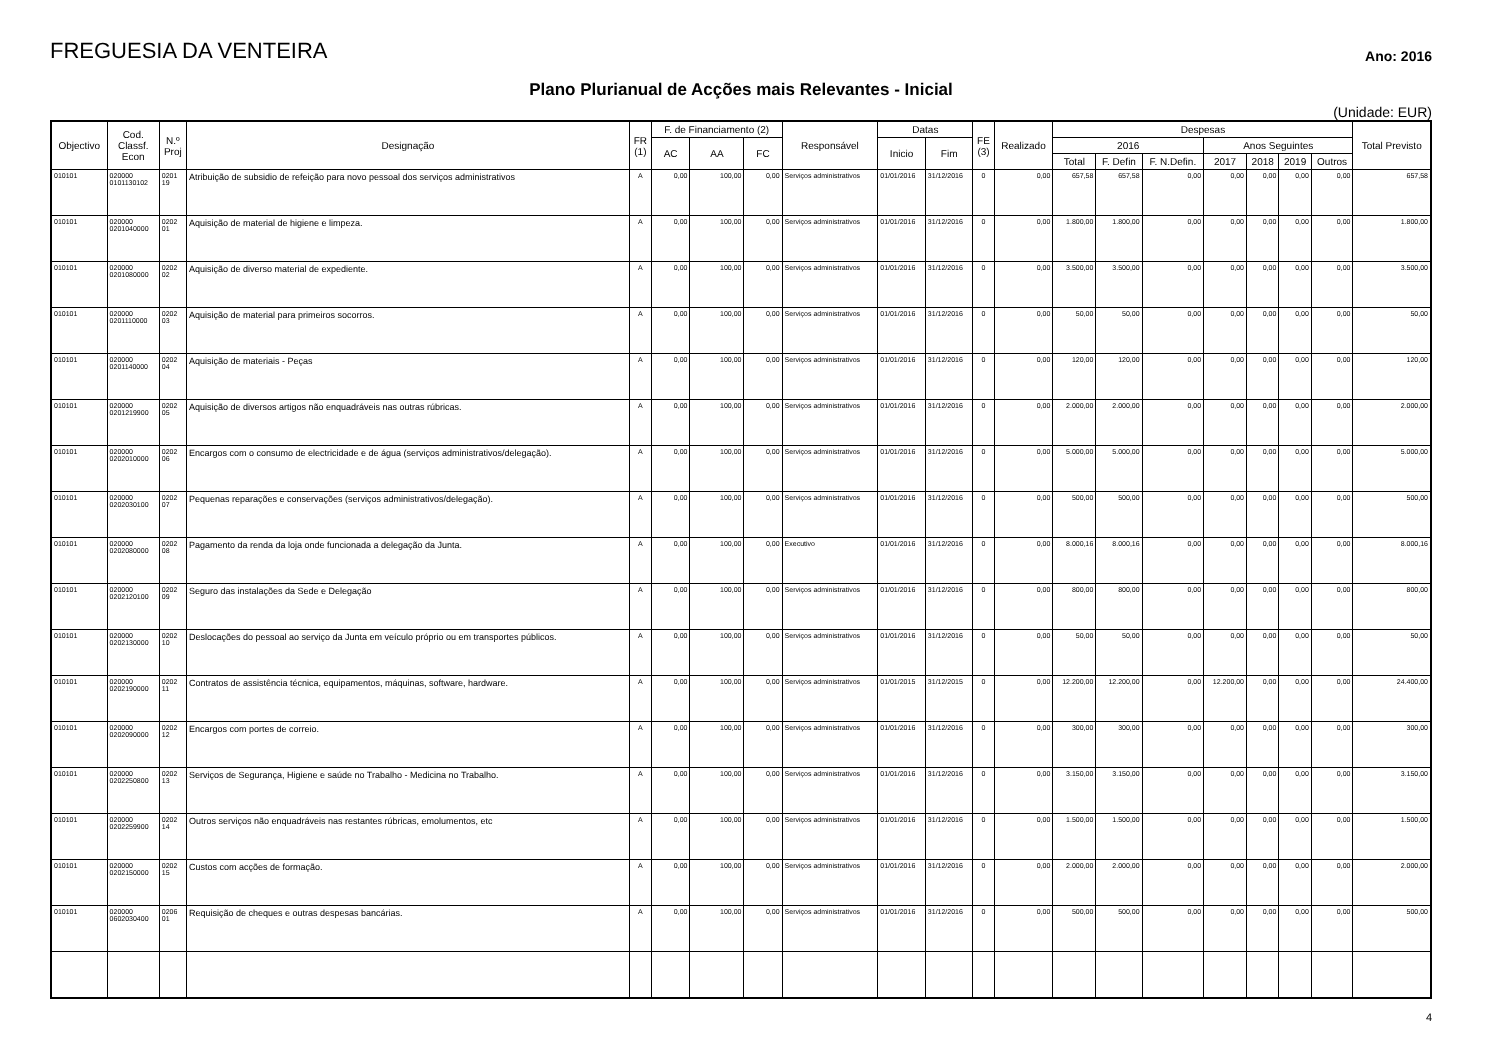FREGUESIA DA VENTEIRA
Ano: 2016
Plano Plurianual de Acções mais Relevantes - Inicial
(Unidade: EUR)
| Objectivo | Cod. Classf. Econ | N.º Proj | Designação | FR (1) | F. de Financiamento (2) | | | Responsável | Datas | | FE (3) | Realizado | Despesas | | | | | | | Total Previsto |
| --- | --- | --- | --- | --- | --- | --- | --- | --- | --- | --- | --- | --- | --- | --- | --- | --- | --- | --- | --- | --- |
| | | | | | AC | AA | FC | | Inicio | Fim | | | 2016 | | | Anos Seguintes | | | | |
| | | | | | | | | | | | | | Total | F. Defin | F. N.Defin. | 2017 | 2018 | 2019 | Outros | |
| 010101 | 020000 0101130102 | 0201 19 | Atribuição de subsidio de refeição para novo pessoal dos serviços administrativos | A | 0,00 | 100,00 | 0,00 | Serviços administrativos | 01/01/2016 | 31/12/2016 | 0 | 0,00 | 657,58 | 657,58 | 0,00 | 0,00 | 0,00 | 0,00 | 0,00 | 657,58 |
| 010101 | 020000 0201040000 | 0202 01 | Aquisição de material de higiene e limpeza. | A | 0,00 | 100,00 | 0,00 | Serviços administrativos | 01/01/2016 | 31/12/2016 | 0 | 0,00 | 1.800,00 | 1.800,00 | 0,00 | 0,00 | 0,00 | 0,00 | 0,00 | 1.800,00 |
| 010101 | 020000 0201080000 | 0202 02 | Aquisição de diverso material de expediente. | A | 0,00 | 100,00 | 0,00 | Serviços administrativos | 01/01/2016 | 31/12/2016 | 0 | 0,00 | 3.500,00 | 3.500,00 | 0,00 | 0,00 | 0,00 | 0,00 | 0,00 | 3.500,00 |
| 010101 | 020000 0201110000 | 0202 03 | Aquisição de material para primeiros socorros. | A | 0,00 | 100,00 | 0,00 | Serviços administrativos | 01/01/2016 | 31/12/2016 | 0 | 0,00 | 50,00 | 50,00 | 0,00 | 0,00 | 0,00 | 0,00 | 0,00 | 50,00 |
| 010101 | 020000 0201140000 | 0202 04 | Aquisição de materiais - Peças | A | 0,00 | 100,00 | 0,00 | Serviços administrativos | 01/01/2016 | 31/12/2016 | 0 | 0,00 | 120,00 | 120,00 | 0,00 | 0,00 | 0,00 | 0,00 | 0,00 | 120,00 |
| 010101 | 020000 0201219900 | 0202 05 | Aquisição de diversos artigos não enquadráveis nas outras rúbricas. | A | 0,00 | 100,00 | 0,00 | Serviços administrativos | 01/01/2016 | 31/12/2016 | 0 | 0,00 | 2.000,00 | 2.000,00 | 0,00 | 0,00 | 0,00 | 0,00 | 0,00 | 2.000,00 |
| 010101 | 020000 0202010000 | 0202 06 | Encargos com o consumo de electricidade e de água (serviços administrativos/delegação). | A | 0,00 | 100,00 | 0,00 | Serviços administrativos | 01/01/2016 | 31/12/2016 | 0 | 0,00 | 5.000,00 | 5.000,00 | 0,00 | 0,00 | 0,00 | 0,00 | 0,00 | 5.000,00 |
| 010101 | 020000 0202030100 | 0202 07 | Pequenas reparações e conservações (serviços administrativos/delegação). | A | 0,00 | 100,00 | 0,00 | Serviços administrativos | 01/01/2016 | 31/12/2016 | 0 | 0,00 | 500,00 | 500,00 | 0,00 | 0,00 | 0,00 | 0,00 | 0,00 | 500,00 |
| 010101 | 020000 0202080000 | 0202 08 | Pagamento da renda da loja onde funcionada a delegação da Junta. | A | 0,00 | 100,00 | 0,00 | Executivo | 01/01/2016 | 31/12/2016 | 0 | 0,00 | 8.000,16 | 8.000,16 | 0,00 | 0,00 | 0,00 | 0,00 | 0,00 | 8.000,16 |
| 010101 | 020000 0202120100 | 0202 09 | Seguro das instalações da Sede e Delegação | A | 0,00 | 100,00 | 0,00 | Serviços administrativos | 01/01/2016 | 31/12/2016 | 0 | 0,00 | 800,00 | 800,00 | 0,00 | 0,00 | 0,00 | 0,00 | 0,00 | 800,00 |
| 010101 | 020000 0202130000 | 0202 10 | Deslocações do pessoal ao serviço da Junta em veículo próprio ou em transportes públicos. | A | 0,00 | 100,00 | 0,00 | Serviços administrativos | 01/01/2016 | 31/12/2016 | 0 | 0,00 | 50,00 | 50,00 | 0,00 | 0,00 | 0,00 | 0,00 | 0,00 | 50,00 |
| 010101 | 020000 0202190000 | 0202 11 | Contratos de assistência técnica, equipamentos, máquinas, software, hardware. | A | 0,00 | 100,00 | 0,00 | Serviços administrativos | 01/01/2015 | 31/12/2015 | 0 | 0,00 | 12.200,00 | 12.200,00 | 0,00 | 12.200,00 | 0,00 | 0,00 | 0,00 | 24.400,00 |
| 010101 | 020000 0202090000 | 0202 12 | Encargos com portes de correio. | A | 0,00 | 100,00 | 0,00 | Serviços administrativos | 01/01/2016 | 31/12/2016 | 0 | 0,00 | 300,00 | 300,00 | 0,00 | 0,00 | 0,00 | 0,00 | 0,00 | 300,00 |
| 010101 | 020000 0202250800 | 0202 13 | Serviços de Segurança, Higiene e saúde no Trabalho - Medicina no Trabalho. | A | 0,00 | 100,00 | 0,00 | Serviços administrativos | 01/01/2016 | 31/12/2016 | 0 | 0,00 | 3.150,00 | 3.150,00 | 0,00 | 0,00 | 0,00 | 0,00 | 0,00 | 3.150,00 |
| 010101 | 020000 0202259900 | 0202 14 | Outros serviços não enquadráveis nas restantes rúbricas, emolumentos, etc | A | 0,00 | 100,00 | 0,00 | Serviços administrativos | 01/01/2016 | 31/12/2016 | 0 | 0,00 | 1.500,00 | 1.500,00 | 0,00 | 0,00 | 0,00 | 0,00 | 0,00 | 1.500,00 |
| 010101 | 020000 0202150000 | 0202 15 | Custos com acções de formação. | A | 0,00 | 100,00 | 0,00 | Serviços administrativos | 01/01/2016 | 31/12/2016 | 0 | 0,00 | 2.000,00 | 2.000,00 | 0,00 | 0,00 | 0,00 | 0,00 | 0,00 | 2.000,00 |
| 010101 | 020000 0602030400 | 0206 01 | Requisição de cheques e outras despesas bancárias. | A | 0,00 | 100,00 | 0,00 | Serviços administrativos | 01/01/2016 | 31/12/2016 | 0 | 0,00 | 500,00 | 500,00 | 0,00 | 0,00 | 0,00 | 0,00 | 0,00 | 500,00 |
4